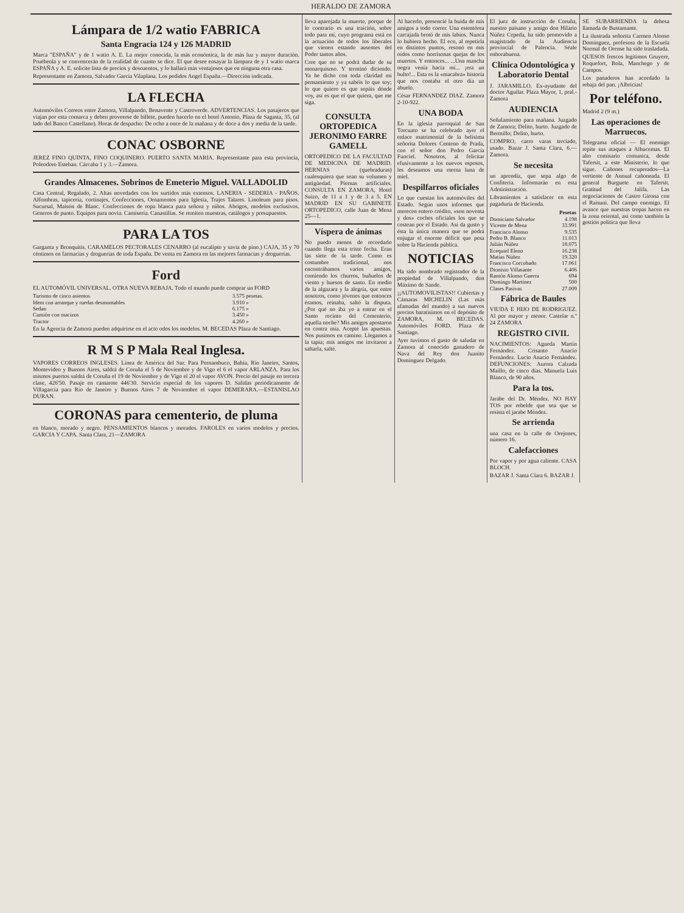HERALDO DE ZAMORA
Lámpara de 1/2 watio FABRICA
Santa Engracia 124 y 126 MADRID
Marca "ESPAÑA" y de 1 watio A. E. La mejor conocida, la más económica, la de más luz y mayor duración. Pruébenla y se convencerán de la realidad de cuanto se dice. El que desee ensayar la lámpara de y 1 watio marca ESPAÑA y A. E. solicite lista de precios y descuentos, y lo hallará más ventajosos que en ninguna otra casa.
Representante en Zamora, Salvador García Vilaplana. Los pedidos Angel España.—Dirección indicada.
LA FLECHA
Automóviles Correos entre Zamora, Villalpando, Benavente y Castroverde. ADVERTENCIAS. Los pasajeros que viajan por esta comarca y deben proveerse de billete, pueden hacerlo en el hotel Antonio, Plaza de Sagasta, 35, (al lado del Banco Castellano). Horas de despacho: De ocho a once de la mañana y de doce a dos y media de la tarde.
CONAC OSBORNE
JEREZ FINO QUINTA, FINO COQUINERO. PUERTO SANTA MARIA. Representante para esta provincia, Poleodoro Esteban. Cárcaba 1 y 3.—Zamora.
Grandes Almacenes. Sobrinos de Emeterio Miguel. VALLADOLID
Casa Central, Regalado, 2. Altas novedades con los surtidos más extensos. LANERIA - SEDERIA - PAÑOS. Alfombras, tapicería, cortinajes, Confecciones, Ornamentos para Iglesia, Trajes Talares. Linoleum para pisos. Sucursal, Maisón de Blanc. Confecciones de ropa blanca para señora y niños. Abrigos, modelos exclusivos. Géneros de punto. Equipos para novia. Camisería. Canastillas. Se remiten muestras, catálogos y presupuestos.
PARA LA TOS
Garganta y Bronquitis. CARAMELOS PECTORALES CENARRO (al eucalipto y savia de pino.) CAJA, 35 y 70 céntimos en farmacias y droguerías de toda España. De venta en Zamora en las mejores farmacias y droguerías.
Ford
EL AUTOMÓVIL UNIVERSAL. OTRA NUEVA REBAJA. Todo el mundo puede comprar un FORD
| Turismo de cinco asientos | 3.575 pesetas. |
| Idem con arranque y ruedas desmontables | 3.910 » |
| Sedan | 6.175 » |
| Camión con macizos | 3.450 » |
| Tractor | 4.260 » |
En la Agencia de Zamora pueden adquirirse en el acto odos los modelos. M. BECEDAS Plaza de Santiago.
R M S P Mala Real Inglesa.
VAPORES CORREOS INGLESES. Linea de América del Sur. Para Pernambuco, Bahía, Río Janeiro, Santos, Montevideo y Buenos Aires, saldrá de Coruña el 5 de Noviembre y de Vigo el 6 el vapor ARLANZA. Para los mismos puertos saldrá de Coruña el 19 de Noviembre y de Vigo el 20 el vapor AVON. Precio del pasaje en tercera clase, 426'50. Pasaje en camarote 446'30. Servicio especial de los vapores D. Salidas periódicamente de Villagarcía para Río de Janeiro y Buenos Aires 7 de Noviembre el vapor DEMERARA.—ESTANISLAO DURAN.
CORONAS para cementerio, de pluma
en blanco, morado y negro. PENSAMIENTOS blancos y morados. FAROLES en varios modelos y precios. GARCIA Y CAPA. Santa Clara, 21—ZAMORA
lleva aparejada la muerte, porque de lo contrario es una traición, sobre todo para mí, cuyo programa está en la actuación de todos los liberales que vienen estando ausentes del Poder tantos años.
Cree que no se podrá dudar de su monarquismo. Y terminó diciendo. Ya he dicho con toda claridad mi pensamiento y ya sabéis lo que soy; lo que quiero es que sepáis dónde voy, así es que el que quiera, que me siga.
CONSULTA ORTOPEDICA JERONIMO FARRE GAMELL
ORTOPEDICO DE LA FACULTAD DE MEDICINA DE MADRID. HERNIAS (quebraduras) cualesquiera que sean su volumen y antigüedad. Piernas artificiales. CONSULTA EN ZAMORA, Hotel Suizo, de 11 a 1 y de 3 a 5. EN MADRID EN SU GABINETE ORTOPEDICO, calle Juan de Mena 25—1.
Víspera de ánimas
No puedo menos de recordarlo cuando llega esta triste fecha. Eran las siete de la tarde. Como es costumbre tradicional, nos encontrábamos varios amigos, comiendo los churros, buñuelos de viento y huesos de santo. En medio de la algazara y la alegría, que entre nosotros, como jóvenes que entonces éramos, reinaba, saltó la disputa. ¿Por qué no iba yo a entrar en el Santo recinto del Cementerio, aquella noche? Mis amigos apostaron en contra mía. Acepté las apuestas. Nos pusimos en camino. Llegamos a la tapia; mis amigos me invitaron a saltarla, salté.
Al hacerlo, presencié la huida de mis amigos a todo correr. Una estentórea carcajada brotó de mis labios. Nunca lo hubiera hecho. El eco, al repetirla en distintos puntos, resonó en mis oídos como horrisonas quejas de los muertos. Y entonces... ...Una mancha negra venía hacia mí... ¡era un bulto!... Esta es la «macabra» historia que nos contaba el otro día un abuelo.
César FERNANDEZ DIAZ. Zamora 2-10-922.
UNA BODA
En la iglesia parroquial de San Torcuato se ha celebrado ayer el enlace matrimonial de la belísima señorita Dolores Centeno de Prada, con el señor don Pedro García Funciel. Nosotros, al felicitar efusivamente a los nuevos esposos, les deseamos una eterna luna de miel.
Despilfarros oficiales
Lo que cuestan los automóviles del Estado. Según unos informes que merecen entero crédito, «son noventa y dos» coches oficiales los que se costean por el Estado. Así da gusto y ésta la única manera que se podrá enjugar el enorme déficit que pesa sobre la Hacienda pública.
NOTICIAS
Ha sido nombrado registrador de la propiedad de Villalpando, don Máximo de Sande.
¡¡AUTOMOVILISTAS!! Cubiertas y Cámaras MICHELIN (Las más afamadas del mundo) a sus nuevos precios baratísimos en el depósito de ZAMORA, M. BECEDAS. Automóviles FORD. Plaza de Santiago.
Ayer tuvimos el gusto de saludar en Zamora al conocido ganadero de Nava del Rey don Juanito Domínguez Delgado.
El juez de instrucción de Coruña, nuestro paisano y amigo don Hilario Núñez Cepeda, ha sido promovido a magistrado de la Audiencia provincial de Palencia. Séale enhorabuena.
Clínica Odontológica y Laboratorio Dental
J. JARAMILLO. Ex-ayudante del doctor Aguilar. Plaza Mayor, 1, pral.-Zamora
AUDIENCIA
Señalamiento para mañana. Juzgado de Zamora; Delito, hurto. Juzgado de Bermillo; Delito, hurto.
COMPRO, carro varas terciado, usado. Bazar J. Santa Clara, 6.—Zamora.
Se necesita
un aprendiz, que sepa algo de Confitería. Informarán en esta Administración.
Libramientos a satisfacer en esta pagaduría de Hacienda.
| | Pesetas |
| --- | --- |
| Domiciano Salvador | 4.198 |
| Vicente de Mena | 33.991 |
| Francisco Alonso | 9.535 |
| Pedro B. Blanco | 11.013 |
| Julián Núñez | 18.075 |
| Ecequiel Eleno | 16.238 |
| Matías Núñez | 19.320 |
| Francisco Corcobado | 17.061 |
| Dionisio Villasante | 6.406 |
| Ramón Alonso Guerra | 694 |
| Domingo Martínez | 500 |
| Clases Pasivas | 27.009 |
Fábrica de Baules
VIUDA E HIJO DE RODRIGUEZ. Al por mayor y menor. Castelar n.º 24 ZAMORA
REGISTRO CIVIL
NACIMIENTOS: Agueda Martín Fernández. Crisanto Anacio Fernández. Lucio Anacio Fernández. DEFUNCIONES: Aurora Calzada Maillo, de cinco días. Manuela Luis Blanco, de 90 años.
Para la tos.
Jarabe del Dr. Méndez. NO HAY TOS por rebelde que sea que se resista el jarabe Méndez.
Se arrienda
una casa en la calle de Orejones, número 16.
Calefacciones
Por vapor y por agua caliente. CASA BLOCH.
BAZAR J. Santa Clara 6. BAZAR J.
SE SUBARRIENDA la dehesa llamada de Bustamante.
La ilustrada señorita Carmen Alonso Domínguez, profesora de la Escuela Normal de Orense ha sido trasladada.
QUESOS frescos legítimos Gruyere, Roquefort, Bola, Manchego y de Campos.
Los panaderos han acordado la rebaja del pan. ¡Albricias!
Por teléfono.
Madrid 2 (9 m.)
Las operaciones de Marruecos.
Telegrama oficial — El enemigo repite sus ataques a Alhucemas. El alto comisario comunica, desde Tafersit, a este Ministerio, lo que sigue. Cañones recuperados—La vertiente de Annual cañoneada. El general Burguete en Tafersit. Gratitud del Jalifa. Las negociaciones de Castro Girona con el Raisuni. Del campo enemigo. El avance que nuestras tropas hacen en la zona oriental, así como también la gestión política que lleva